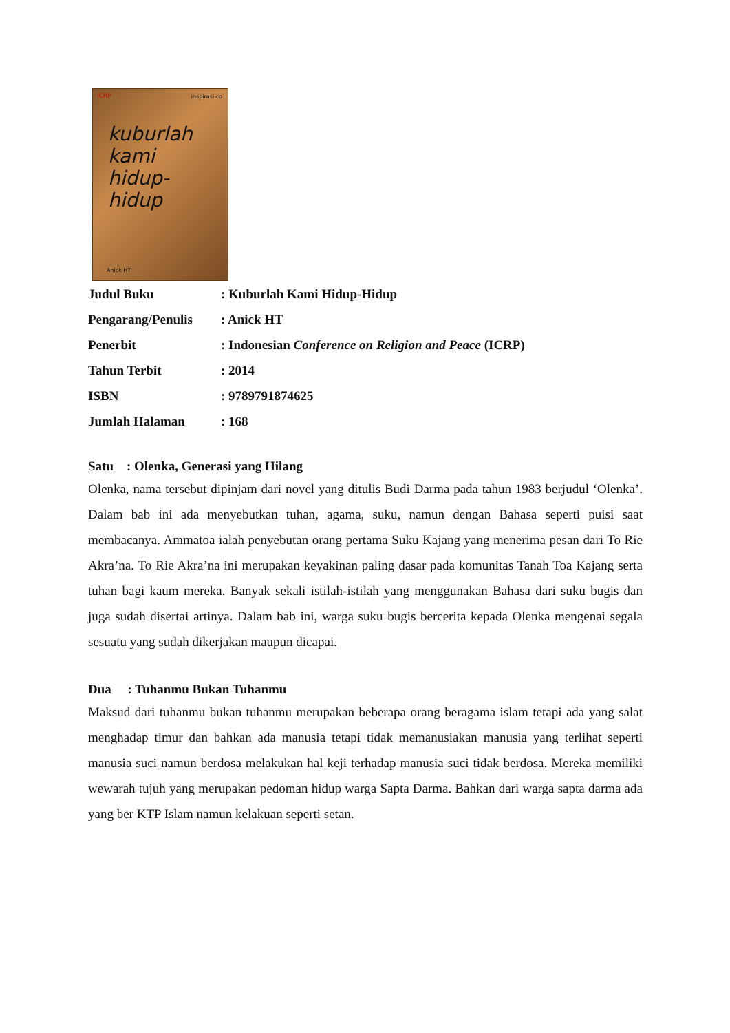ICRP inspirasi.co
kuburlah
kami
hidup-hidup
Anick HT
| Judul Buku | : Kuburlah Kami Hidup-Hidup |
| Pengarang/Penulis | : Anick HT |
| Penerbit | : Indonesian Conference on Religion and Peace (ICRP) |
| Tahun Terbit | : 2014 |
| ISBN | : 9789791874625 |
| Jumlah Halaman | : 168 |
Satu : Olenka, Generasi yang Hilang
Olenka, nama tersebut dipinjam dari novel yang ditulis Budi Darma pada tahun 1983 berjudul ‘Olenka’. Dalam bab ini ada menyebutkan tuhan, agama, suku, namun dengan Bahasa seperti puisi saat membacanya. Ammatoa ialah penyebutan orang pertama Suku Kajang yang menerima pesan dari To Rie Akra’na. To Rie Akra’na ini merupakan keyakinan paling dasar pada komunitas Tanah Toa Kajang serta tuhan bagi kaum mereka. Banyak sekali istilah-istilah yang menggunakan Bahasa dari suku bugis dan juga sudah disertai artinya. Dalam bab ini, warga suku bugis bercerita kepada Olenka mengenai segala sesuatu yang sudah dikerjakan maupun dicapai.
Dua : Tuhanmu Bukan Tuhanmu
Maksud dari tuhanmu bukan tuhanmu merupakan beberapa orang beragama islam tetapi ada yang salat menghadap timur dan bahkan ada manusia tetapi tidak memanusiakan manusia yang terlihat seperti manusia suci namun berdosa melakukan hal keji terhadap manusia suci tidak berdosa. Mereka memiliki wewarah tujuh yang merupakan pedoman hidup warga Sapta Darma. Bahkan dari warga sapta darma ada yang ber KTP Islam namun kelakuan seperti setan.